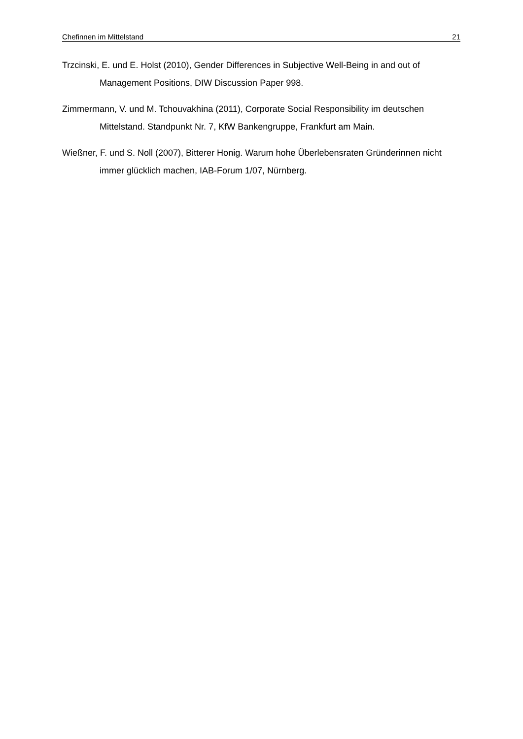Chefinnen im Mittelstand 21
Trzcinski, E. und E. Holst (2010), Gender Differences in Subjective Well-Being in and out of Management Positions, DIW Discussion Paper 998.
Zimmermann, V. und M. Tchouvakhina (2011), Corporate Social Responsibility im deutschen Mittelstand. Standpunkt Nr. 7, KfW Bankengruppe, Frankfurt am Main.
Wießner, F. und S. Noll (2007), Bitterer Honig. Warum hohe Überlebensraten Gründerinnen nicht immer glücklich machen, IAB-Forum 1/07, Nürnberg.